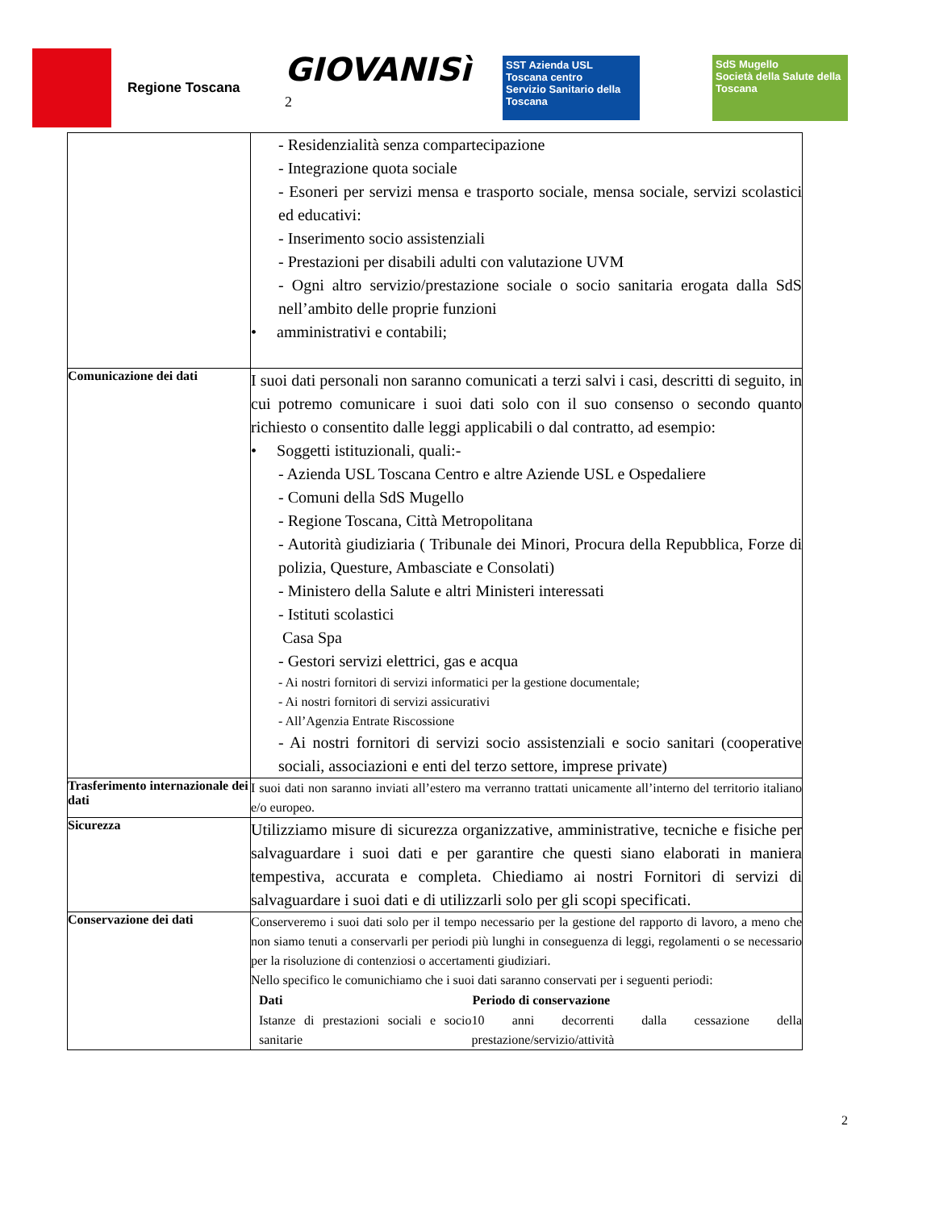Regione Toscana
GIOVANISì <sup>2</sup>
SST Azienda USL Toscana centro
Servizio Sanitario della Toscana
SdS Mugello
Società della Salute della Toscana
| | - Residenzialità senza compartecipazione - Integrazione quota sociale - Esoneri per servizi mensa e trasporto sociale, mensa sociale, servizi scolastici ed educativi: - Inserimento socio assistenziali - Prestazioni per disabili adulti con valutazione UVM - Ogni altro servizio/prestazione sociale o socio sanitaria erogata dalla SdS nell’ambito delle proprie funzioni • amministrativi e contabili; |
| Comunicazione dei dati | I suoi dati personali non saranno comunicati a terzi salvi i casi, descritti di seguito, in cui potremo comunicare i suoi dati solo con il suo consenso o secondo quanto richiesto o consentito dalle leggi applicabili o dal contratto, ad esempio: • Soggetti istituzionali, quali:- - Azienda USL Toscana Centro e altre Aziende USL e Ospedaliere - Comuni della SdS Mugello - Regione Toscana, Città Metropolitana - Autorità giudiziaria ( Tribunale dei Minori, Procura della Repubblica, Forze di polizia, Questure, Ambasciate e Consolati) - Ministero della Salute e altri Ministeri interessati - Istituti scolastici Casa Spa - Gestori servizi elettrici, gas e acqua - Ai nostri fornitori di servizi informatici per la gestione documentale; - Ai nostri fornitori di servizi assicurativi - All’Agenzia Entrate Riscossione - Ai nostri fornitori di servizi socio assistenziali e socio sanitari (cooperative sociali, associazioni e enti del terzo settore, imprese private) |
| Trasferimento internazionale dei dati | I suoi dati non saranno inviati all’estero ma verranno trattati unicamente all’interno del territorio italiano e/o europeo. |
| Sicurezza | Utilizziamo misure di sicurezza organizzative, amministrative, tecniche e fisiche per salvaguardare i suoi dati e per garantire che questi siano elaborati in maniera tempestiva, accurata e completa. Chiediamo ai nostri Fornitori di servizi di salvaguardare i suoi dati e di utilizzarli solo per gli scopi specificati. |
| Conservazione dei dati | Conserveremo i suoi dati solo per il tempo necessario per la gestione del rapporto di lavoro, a meno che non siamo tenuti a conservarli per periodi più lunghi in conseguenza di leggi, regolamenti o se necessario per la risoluzione di contenziosi o accertamenti giudiziari. Nello specifico le comunichiamo che i suoi dati saranno conservati per i seguenti periodi: / Dati / Periodo di conservazione / / --- / --- / / Istanze di prestazioni sociali e socio sanitarie / 10 anni decorrenti dalla cessazione della prestazione/servizio/attività / |
2